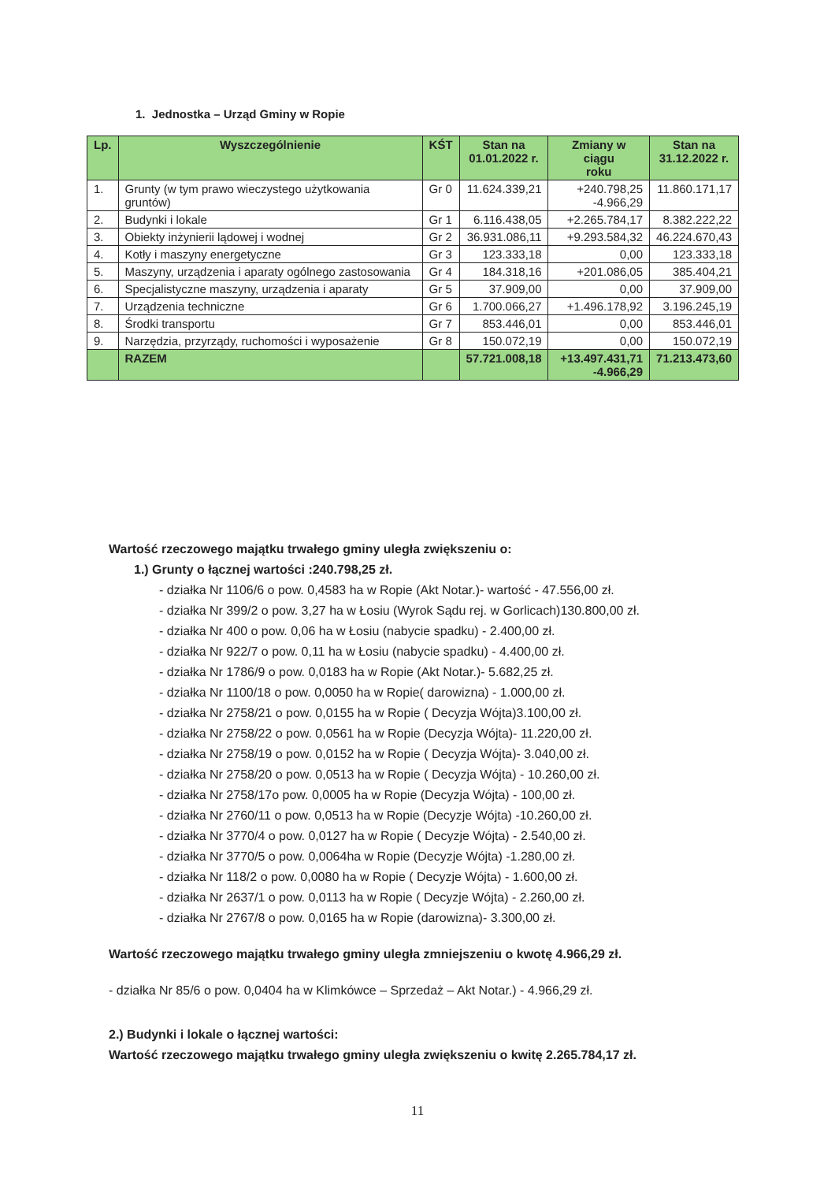1. Jednostka – Urząd Gminy w Ropie
| Lp. | Wyszczególnienie | KŚT | Stan na 01.01.2022 r. | Zmiany w ciągu roku | Stan na 31.12.2022 r. |
| --- | --- | --- | --- | --- | --- |
| 1. | Grunty (w tym prawo wieczystego użytkowania gruntów) | Gr 0 | 11.624.339,21 | +240.798,25 -4.966,29 | 11.860.171,17 |
| 2. | Budynki i lokale | Gr 1 | 6.116.438,05 | +2.265.784,17 | 8.382.222,22 |
| 3. | Obiekty inżynierii lądowej i wodnej | Gr 2 | 36.931.086,11 | +9.293.584,32 | 46.224.670,43 |
| 4. | Kotły i maszyny energetyczne | Gr 3 | 123.333,18 | 0,00 | 123.333,18 |
| 5. | Maszyny, urządzenia i aparaty ogólnego zastosowania | Gr 4 | 184.318,16 | +201.086,05 | 385.404,21 |
| 6. | Specjalistyczne maszyny, urządzenia i aparaty | Gr 5 | 37.909,00 | 0,00 | 37.909,00 |
| 7. | Urządzenia techniczne | Gr 6 | 1.700.066,27 | +1.496.178,92 | 3.196.245,19 |
| 8. | Środki transportu | Gr 7 | 853.446,01 | 0,00 | 853.446,01 |
| 9. | Narzędzia, przyrządy, ruchomości i wyposażenie | Gr 8 | 150.072,19 | 0,00 | 150.072,19 |
| | RAZEM | | 57.721.008,18 | +13.497.431,71 -4.966,29 | 71.213.473,60 |
Wartość rzeczowego majątku trwałego gminy uległa zwiększeniu o:
1.) Grunty o łącznej wartości :240.798,25 zł.
- działka Nr 1106/6 o pow. 0,4583 ha w Ropie (Akt Notar.)- wartość - 47.556,00 zł.
- działka Nr 399/2 o pow. 3,27 ha w Łosiu (Wyrok Sądu rej. w Gorlicach)130.800,00 zł.
- działka Nr 400 o pow. 0,06 ha w Łosiu (nabycie spadku) - 2.400,00 zł.
- działka Nr 922/7 o pow. 0,11 ha w Łosiu (nabycie spadku) - 4.400,00 zł.
- działka Nr 1786/9 o pow. 0,0183 ha w Ropie (Akt Notar.)- 5.682,25 zł.
- działka Nr 1100/18 o pow. 0,0050 ha w Ropie( darowizna) - 1.000,00 zł.
- działka Nr 2758/21 o pow. 0,0155 ha w Ropie ( Decyzja Wójta)3.100,00 zł.
- działka Nr 2758/22 o pow. 0,0561 ha w Ropie (Decyzja Wójta)- 11.220,00 zł.
- działka Nr 2758/19 o pow. 0,0152 ha w Ropie ( Decyzja Wójta)- 3.040,00 zł.
- działka Nr 2758/20 o pow. 0,0513 ha w Ropie ( Decyzja Wójta) - 10.260,00 zł.
- działka Nr 2758/17o pow. 0,0005 ha w Ropie (Decyzja Wójta) - 100,00 zł.
- działka Nr 2760/11 o pow. 0,0513 ha w Ropie (Decyzje Wójta) -10.260,00 zł.
- działka Nr 3770/4 o pow. 0,0127 ha w Ropie ( Decyzje Wójta) - 2.540,00 zł.
- działka Nr 3770/5 o pow. 0,0064ha w Ropie (Decyzje Wójta) -1.280,00 zł.
- działka Nr 118/2 o pow. 0,0080 ha w Ropie ( Decyzje Wójta) - 1.600,00 zł.
- działka Nr 2637/1 o pow. 0,0113 ha w Ropie ( Decyzje Wójta) - 2.260,00 zł.
- działka Nr 2767/8 o pow. 0,0165 ha w Ropie (darowizna)- 3.300,00 zł.
Wartość rzeczowego majątku trwałego gminy uległa zmniejszeniu o kwotę 4.966,29 zł.
- działka Nr 85/6 o pow. 0,0404 ha w Klimkówce – Sprzedaż – Akt Notar.) - 4.966,29 zł.
2.) Budynki i lokale o łącznej wartości:
Wartość rzeczowego majątku trwałego gminy uległa zwiększeniu o kwitę 2.265.784,17 zł.
11